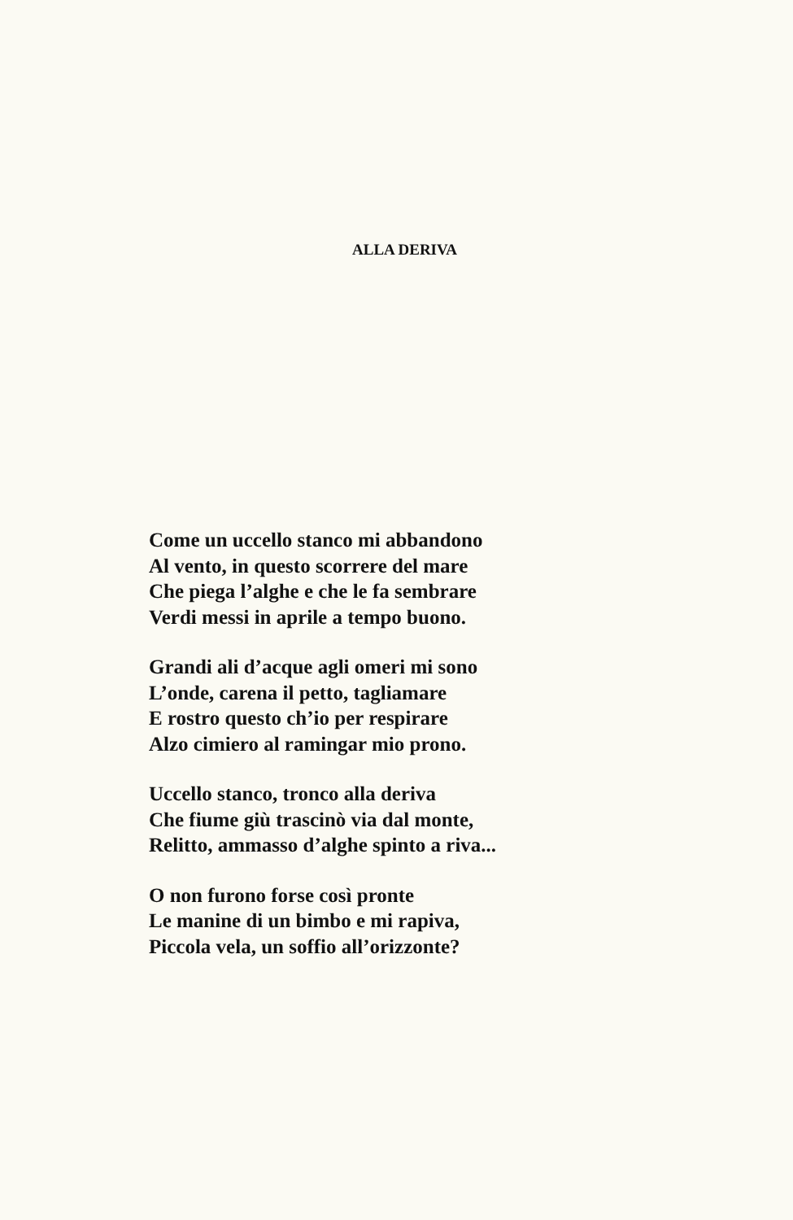ALLA DERIVA
Come un uccello stanco mi abbandono
Al vento, in questo scorrere del mare
Che piega l’alghe e che le fa sembrare
Verdi messi in aprile a tempo buono.
Grandi ali d’acque agli omeri mi sono
L’onde, carena il petto, tagliamare
E rostro questo ch’io per respirare
Alzo cimiero al ramingar mio prono.
Uccello stanco, tronco alla deriva
Che fiume giù trascinò via dal monte,
Relitto, ammasso d’alghe spinto a riva...
O non furono forse così pronte
Le manine di un bimbo e mi rapiva,
Piccola vela, un soffio all’orizzonte?